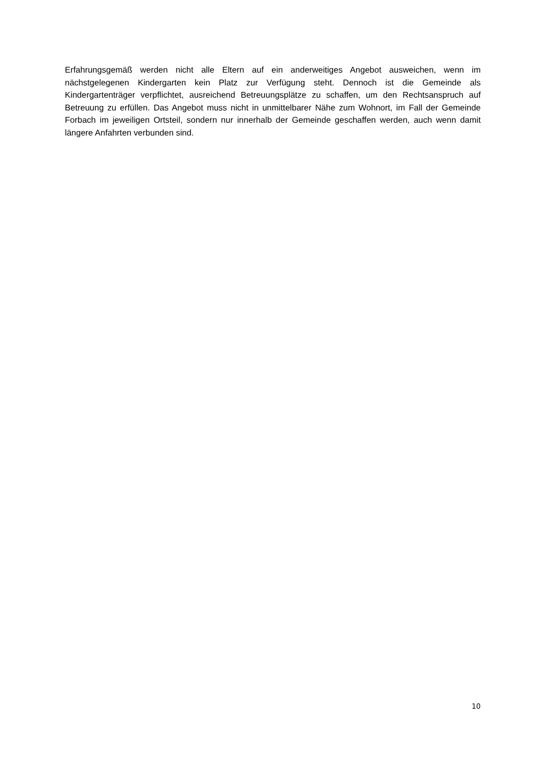Erfahrungsgemäß werden nicht alle Eltern auf ein anderweitiges Angebot ausweichen, wenn im nächstgelegenen Kindergarten kein Platz zur Verfügung steht. Dennoch ist die Gemeinde als Kindergartenträger verpflichtet, ausreichend Betreuungsplätze zu schaffen, um den Rechtsanspruch auf Betreuung zu erfüllen. Das Angebot muss nicht in unmittelbarer Nähe zum Wohnort, im Fall der Gemeinde Forbach im jeweiligen Ortsteil, sondern nur innerhalb der Gemeinde geschaffen werden, auch wenn damit längere Anfahrten verbunden sind.
10